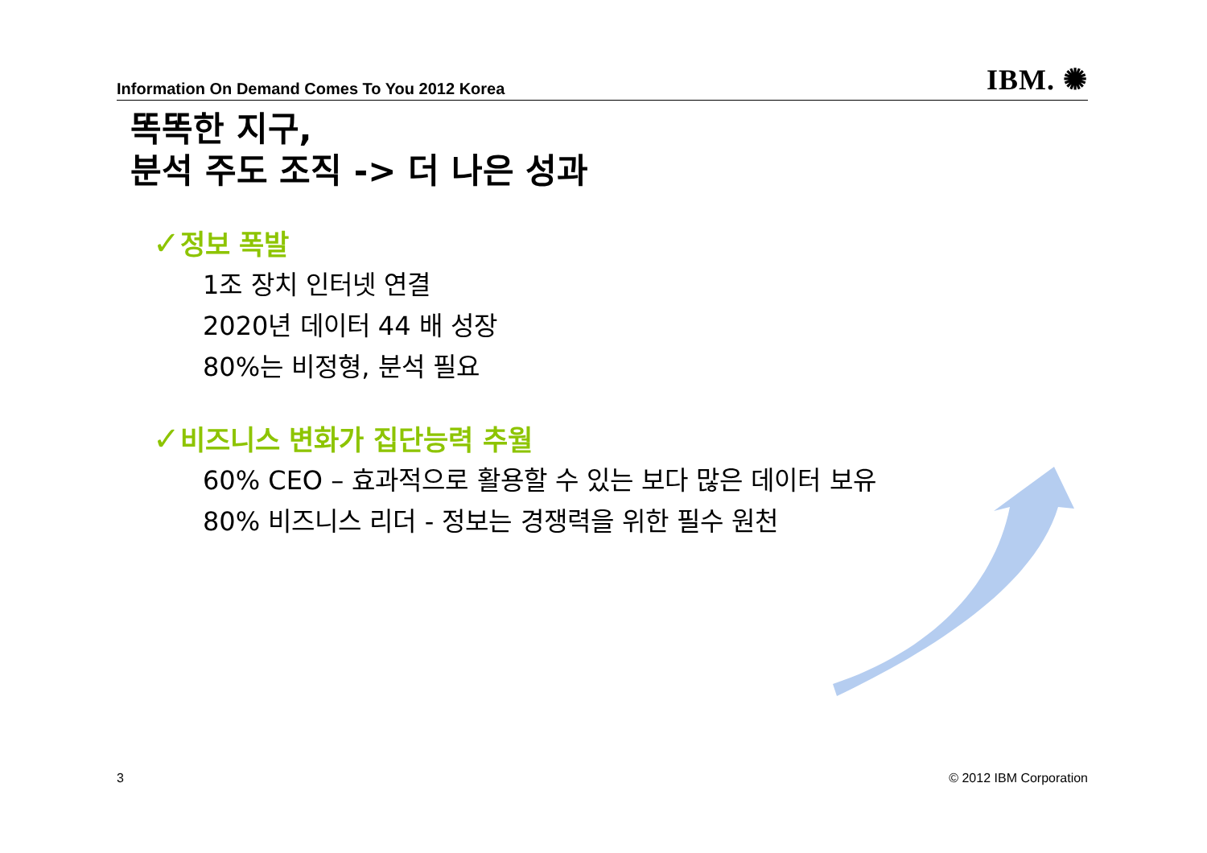Information On Demand Comes To You 2012 Korea IBM. ✺
똑똑한 지구,
분석 주도 조직 -> 더 나은 성과
✓정보 폭발
1조 장치 인터넷 연결
2020년 데이터 44 배 성장
80%는 비정형, 분석 필요
✓비즈니스 변화가 집단능력 추월
60% CEO – 효과적으로 활용할 수 있는 보다 많은 데이터 보유
80% 비즈니스 리더 - 정보는 경쟁력을 위한 필수 원천
3 © 2012 IBM Corporation